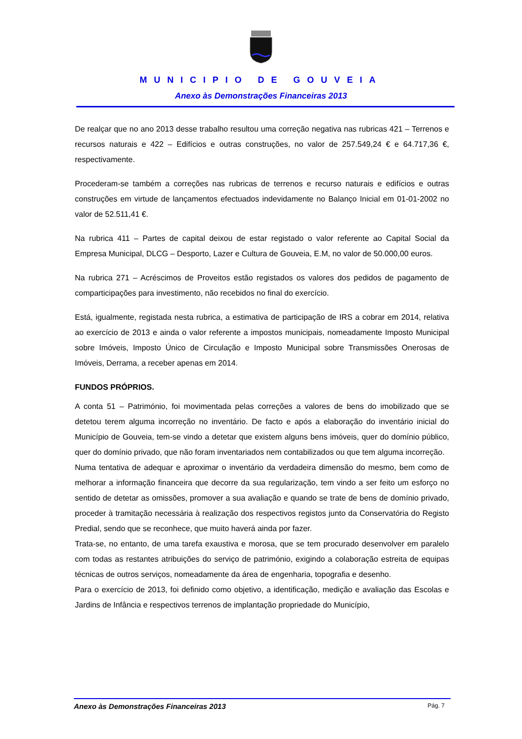MUNICIPIO DE GOUVEIA
Anexo às Demonstrações Financeiras 2013
De realçar que no ano 2013 desse trabalho resultou uma correção negativa nas rubricas 421 – Terrenos e recursos naturais e 422 – Edifícios e outras construções, no valor de 257.549,24 € e 64.717,36 €, respectivamente.
Procederam-se também a correções nas rubricas de terrenos e recurso naturais e edifícios e outras construções em virtude de lançamentos efectuados indevidamente no Balanço Inicial em 01-01-2002 no valor de 52.511,41 €.
Na rubrica 411 – Partes de capital deixou de estar registado o valor referente ao Capital Social da Empresa Municipal, DLCG – Desporto, Lazer e Cultura de Gouveia, E.M, no valor de 50.000,00 euros.
Na rubrica 271 – Acréscimos de Proveitos estão registados os valores dos pedidos de pagamento de comparticipações para investimento, não recebidos no final do exercício.
Está, igualmente, registada nesta rubrica, a estimativa de participação de IRS a cobrar em 2014, relativa ao exercício de 2013 e ainda o valor referente a impostos municipais, nomeadamente Imposto Municipal sobre Imóveis, Imposto Único de Circulação e Imposto Municipal sobre Transmissões Onerosas de Imóveis, Derrama, a receber apenas em 2014.
FUNDOS PRÓPRIOS.
A conta 51 – Património, foi movimentada pelas correções a valores de bens do imobilizado que se detetou terem alguma incorreção no inventário. De facto e após a elaboração do inventário inicial do Município de Gouveia, tem-se vindo a detetar que existem alguns bens imóveis, quer do domínio público, quer do domínio privado, que não foram inventariados nem contabilizados ou que tem alguma incorreção.
Numa tentativa de adequar e aproximar o inventário da verdadeira dimensão do mesmo, bem como de melhorar a informação financeira que decorre da sua regularização, tem vindo a ser feito um esforço no sentido de detetar as omissões, promover a sua avaliação e quando se trate de bens de domínio privado, proceder à tramitação necessária à realização dos respectivos registos junto da Conservatória do Registo Predial, sendo que se reconhece, que muito haverá ainda por fazer.
Trata-se, no entanto, de uma tarefa exaustiva e morosa, que se tem procurado desenvolver em paralelo com todas as restantes atribuições do serviço de património, exigindo a colaboração estreita de equipas técnicas de outros serviços, nomeadamente da área de engenharia, topografia e desenho.
Para o exercício de 2013, foi definido como objetivo, a identificação, medição e avaliação das Escolas e Jardins de Infância e respectivos terrenos de implantação propriedade do Município,
Anexo às Demonstrações Financeiras 2013 Pág. 7